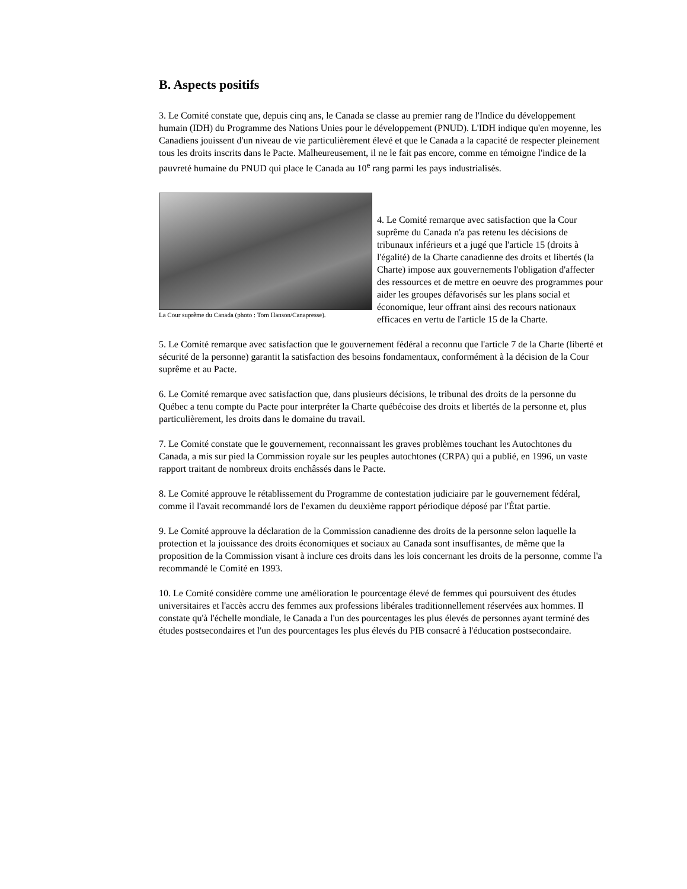B. Aspects positifs
3. Le Comité constate que, depuis cinq ans, le Canada se classe au premier rang de l'Indice du développement humain (IDH) du Programme des Nations Unies pour le développement (PNUD). L'IDH indique qu'en moyenne, les Canadiens jouissent d'un niveau de vie particulièrement élevé et que le Canada a la capacité de respecter pleinement tous les droits inscrits dans le Pacte. Malheureusement, il ne le fait pas encore, comme en témoigne l'indice de la pauvreté humaine du PNUD qui place le Canada au 10<sup>e</sup> rang parmi les pays industrialisés.
La Cour suprême du Canada (photo : Tom Hanson/Canapresse).
4. Le Comité remarque avec satisfaction que la Cour suprême du Canada n'a pas retenu les décisions de tribunaux inférieurs et a jugé que l'article 15 (droits à l'égalité) de la Charte canadienne des droits et libertés (la Charte) impose aux gouvernements l'obligation d'affecter des ressources et de mettre en oeuvre des programmes pour aider les groupes défavorisés sur les plans social et économique, leur offrant ainsi des recours nationaux efficaces en vertu de l'article 15 de la Charte.
5. Le Comité remarque avec satisfaction que le gouvernement fédéral a reconnu que l'article 7 de la Charte (liberté et sécurité de la personne) garantit la satisfaction des besoins fondamentaux, conformément à la décision de la Cour suprême et au Pacte.
6. Le Comité remarque avec satisfaction que, dans plusieurs décisions, le tribunal des droits de la personne du Québec a tenu compte du Pacte pour interpréter la Charte québécoise des droits et libertés de la personne et, plus particulièrement, les droits dans le domaine du travail.
7. Le Comité constate que le gouvernement, reconnaissant les graves problèmes touchant les Autochtones du Canada, a mis sur pied la Commission royale sur les peuples autochtones (CRPA) qui a publié, en 1996, un vaste rapport traitant de nombreux droits enchâssés dans le Pacte.
8. Le Comité approuve le rétablissement du Programme de contestation judiciaire par le gouvernement fédéral, comme il l'avait recommandé lors de l'examen du deuxième rapport périodique déposé par l'État partie.
9. Le Comité approuve la déclaration de la Commission canadienne des droits de la personne selon laquelle la protection et la jouissance des droits économiques et sociaux au Canada sont insuffisantes, de même que la proposition de la Commission visant à inclure ces droits dans les lois concernant les droits de la personne, comme l'a recommandé le Comité en 1993.
10. Le Comité considère comme une amélioration le pourcentage élevé de femmes qui poursuivent des études universitaires et l'accès accru des femmes aux professions libérales traditionnellement réservées aux hommes. Il constate qu'à l'échelle mondiale, le Canada a l'un des pourcentages les plus élevés de personnes ayant terminé des études postsecondaires et l'un des pourcentages les plus élevés du PIB consacré à l'éducation postsecondaire.